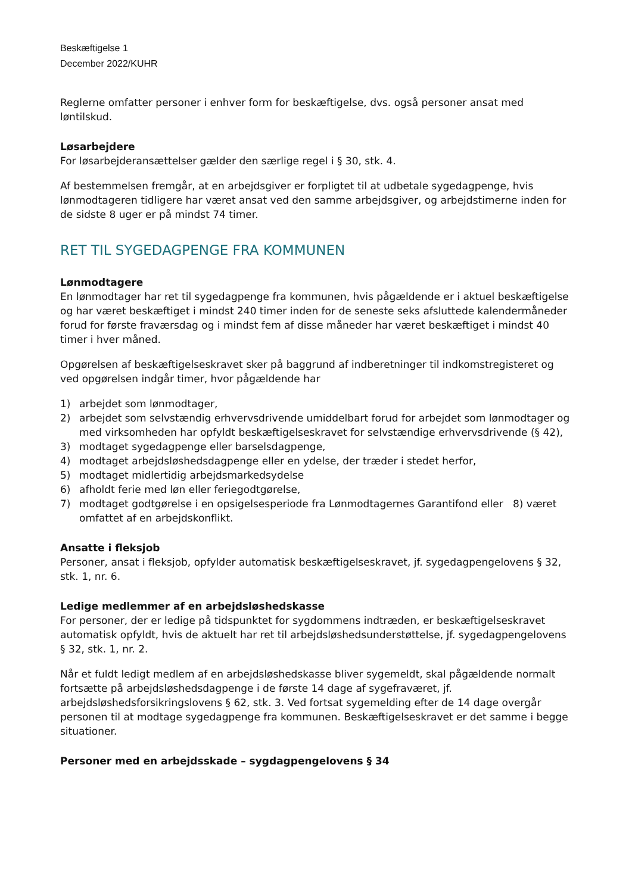Beskæftigelse 1
December 2022/KUHR
Reglerne omfatter personer i enhver form for beskæftigelse, dvs. også personer ansat med løntilskud.
Løsarbejdere
For løsarbejderansættelser gælder den særlige regel i § 30, stk. 4.
Af bestemmelsen fremgår, at en arbejdsgiver er forpligtet til at udbetale sygedagpenge, hvis lønmodtageren tidligere har været ansat ved den samme arbejdsgiver, og arbejdstimerne inden for de sidste 8 uger er på mindst 74 timer.
RET TIL SYGEDAGPENGE FRA KOMMUNEN
Lønmodtagere
En lønmodtager har ret til sygedagpenge fra kommunen, hvis pågældende er i aktuel beskæftigelse og har været beskæftiget i mindst 240 timer inden for de seneste seks afsluttede kalendermåneder forud for første fraværsdag og i mindst fem af disse måneder har været beskæftiget i mindst 40 timer i hver måned.
Opgørelsen af beskæftigelseskravet sker på baggrund af indberetninger til indkomstregisteret og ved opgørelsen indgår timer, hvor pågældende har
1) arbejdet som lønmodtager,
2) arbejdet som selvstændig erhvervsdrivende umiddelbart forud for arbejdet som lønmodtager og med virksomheden har opfyldt beskæftigelseskravet for selvstændige erhvervsdrivende (§ 42),
3) modtaget sygedagpenge eller barselsdagpenge,
4) modtaget arbejdsløshedsdagpenge eller en ydelse, der træder i stedet herfor,
5) modtaget midlertidig arbejdsmarkedsydelse
6) afholdt ferie med løn eller feriegodtgørelse,
7) modtaget godtgørelse i en opsigelsesperiode fra Lønmodtagernes Garantifond eller 8) været omfattet af en arbejdskonflikt.
Ansatte i fleksjob
Personer, ansat i fleksjob, opfylder automatisk beskæftigelseskravet, jf. sygedagpengelovens § 32, stk. 1, nr. 6.
Ledige medlemmer af en arbejdsløshedskasse
For personer, der er ledige på tidspunktet for sygdommens indtræden, er beskæftigelseskravet automatisk opfyldt, hvis de aktuelt har ret til arbejdsløshedsunderstøttelse, jf. sygedagpengelovens § 32, stk. 1, nr. 2.
Når et fuldt ledigt medlem af en arbejdsløshedskasse bliver sygemeldt, skal pågældende normalt fortsætte på arbejdsløshedsdagpenge i de første 14 dage af sygefraværet, jf. arbejdsløshedsforsikringslovens § 62, stk. 3. Ved fortsat sygemelding efter de 14 dage overgår personen til at modtage sygedagpenge fra kommunen. Beskæftigelseskravet er det samme i begge situationer.
Personer med en arbejdsskade – sygdagpengelovens § 34